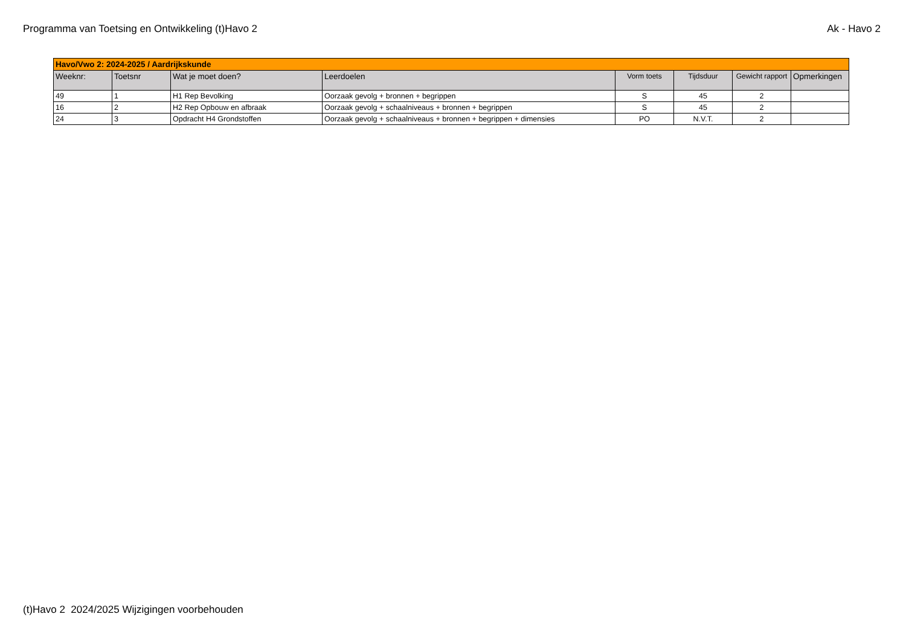Programma van Toetsing en Ontwikkeling (t)Havo 2 Ak - Havo 2
| Havo/Vwo 2: 2024-2025 / Aardrijkskunde | | | | | | | |
| Weeknr: | Toetsnr | Wat je moet doen? | Leerdoelen | Vorm toets | Tijdsduur | Gewicht rapport | Opmerkingen |
| 49 | 1 | H1 Rep Bevolking | Oorzaak gevolg + bronnen + begrippen | S | 45 | 2 | |
| 16 | 2 | H2 Rep Opbouw en afbraak | Oorzaak gevolg + schaalniveaus + bronnen + begrippen | S | 45 | 2 | |
| 24 | 3 | Opdracht H4 Grondstoffen | Oorzaak gevolg + schaalniveaus + bronnen + begrippen + dimensies | PO | N.V.T. | 2 | |
(t)Havo 2 2024/2025 Wijzigingen voorbehouden